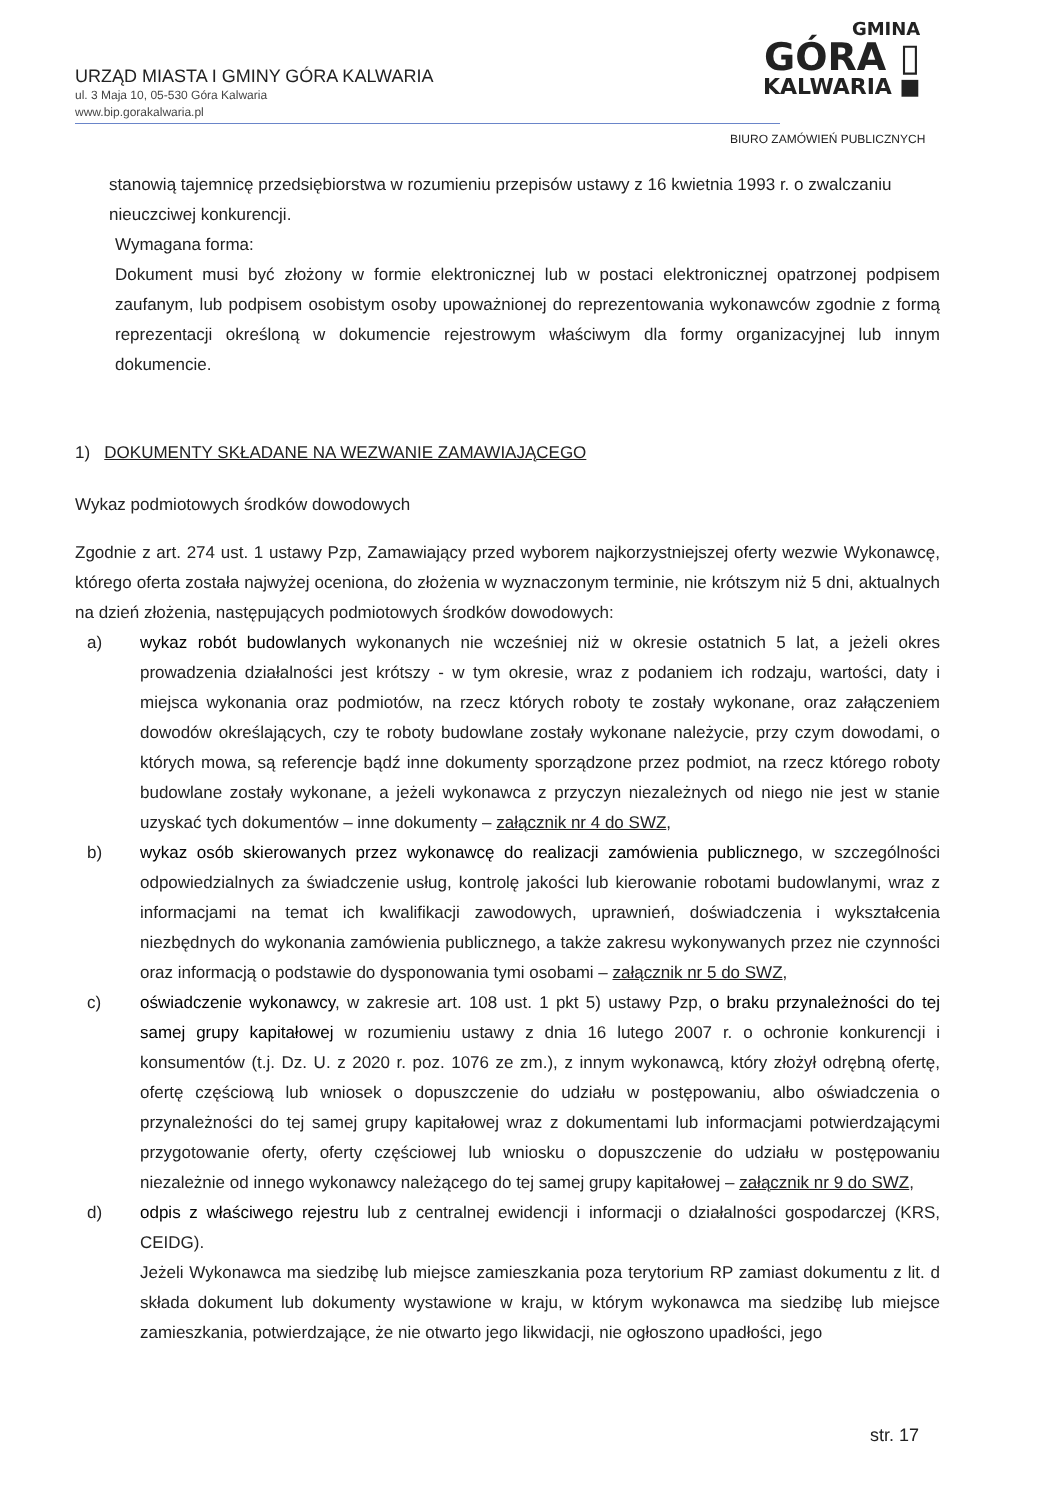URZĄD MIASTA I GMINY GÓRA KALWARIA
ul. 3 Maja 10, 05-530 Góra Kalwaria
www.bip.gorakalwaria.pl
GMINA
GÓRA ▯
KALWARIA ■
BIURO ZAMÓWIEŃ PUBLICZNYCH
stanowią tajemnicę przedsiębiorstwa w rozumieniu przepisów ustawy z 16 kwietnia 1993 r. o zwalczaniu nieuczciwej konkurencji.
Wymagana forma:
Dokument musi być złożony w formie elektronicznej lub w postaci elektronicznej opatrzonej podpisem zaufanym, lub podpisem osobistym osoby upoważnionej do reprezentowania wykonawców zgodnie z formą reprezentacji określoną w dokumencie rejestrowym właściwym dla formy organizacyjnej lub innym dokumencie.
1) DOKUMENTY SKŁADANE NA WEZWANIE ZAMAWIAJĄCEGO
Wykaz podmiotowych środków dowodowych
Zgodnie z art. 274 ust. 1 ustawy Pzp, Zamawiający przed wyborem najkorzystniejszej oferty wezwie Wykonawcę, którego oferta została najwyżej oceniona, do złożenia w wyznaczonym terminie, nie krótszym niż 5 dni, aktualnych na dzień złożenia, następujących podmiotowych środków dowodowych:
a) wykaz robót budowlanych wykonanych nie wcześniej niż w okresie ostatnich 5 lat, a jeżeli okres prowadzenia działalności jest krótszy - w tym okresie, wraz z podaniem ich rodzaju, wartości, daty i miejsca wykonania oraz podmiotów, na rzecz których roboty te zostały wykonane, oraz załączeniem dowodów określających, czy te roboty budowlane zostały wykonane należycie, przy czym dowodami, o których mowa, są referencje bądź inne dokumenty sporządzone przez podmiot, na rzecz którego roboty budowlane zostały wykonane, a jeżeli wykonawca z przyczyn niezależnych od niego nie jest w stanie uzyskać tych dokumentów – inne dokumenty – załącznik nr 4 do SWZ,
b) wykaz osób skierowanych przez wykonawcę do realizacji zamówienia publicznego, w szczególności odpowiedzialnych za świadczenie usług, kontrolę jakości lub kierowanie robotami budowlanymi, wraz z informacjami na temat ich kwalifikacji zawodowych, uprawnień, doświadczenia i wykształcenia niezbędnych do wykonania zamówienia publicznego, a także zakresu wykonywanych przez nie czynności oraz informacją o podstawie do dysponowania tymi osobami – załącznik nr 5 do SWZ,
c) oświadczenie wykonawcy, w zakresie art. 108 ust. 1 pkt 5) ustawy Pzp, o braku przynależności do tej samej grupy kapitałowej w rozumieniu ustawy z dnia 16 lutego 2007 r. o ochronie konkurencji i konsumentów (t.j. Dz. U. z 2020 r. poz. 1076 ze zm.), z innym wykonawcą, który złożył odrębną ofertę, ofertę częściową lub wniosek o dopuszczenie do udziału w postępowaniu, albo oświadczenia o przynależności do tej samej grupy kapitałowej wraz z dokumentami lub informacjami potwierdzającymi przygotowanie oferty, oferty częściowej lub wniosku o dopuszczenie do udziału w postępowaniu niezależnie od innego wykonawcy należącego do tej samej grupy kapitałowej – załącznik nr 9 do SWZ,
d) odpis z właściwego rejestru lub z centralnej ewidencji i informacji o działalności gospodarczej (KRS, CEIDG).
Jeżeli Wykonawca ma siedzibę lub miejsce zamieszkania poza terytorium RP zamiast dokumentu z lit. d składa dokument lub dokumenty wystawione w kraju, w którym wykonawca ma siedzibę lub miejsce zamieszkania, potwierdzające, że nie otwarto jego likwidacji, nie ogłoszono upadłości, jego
str. 17